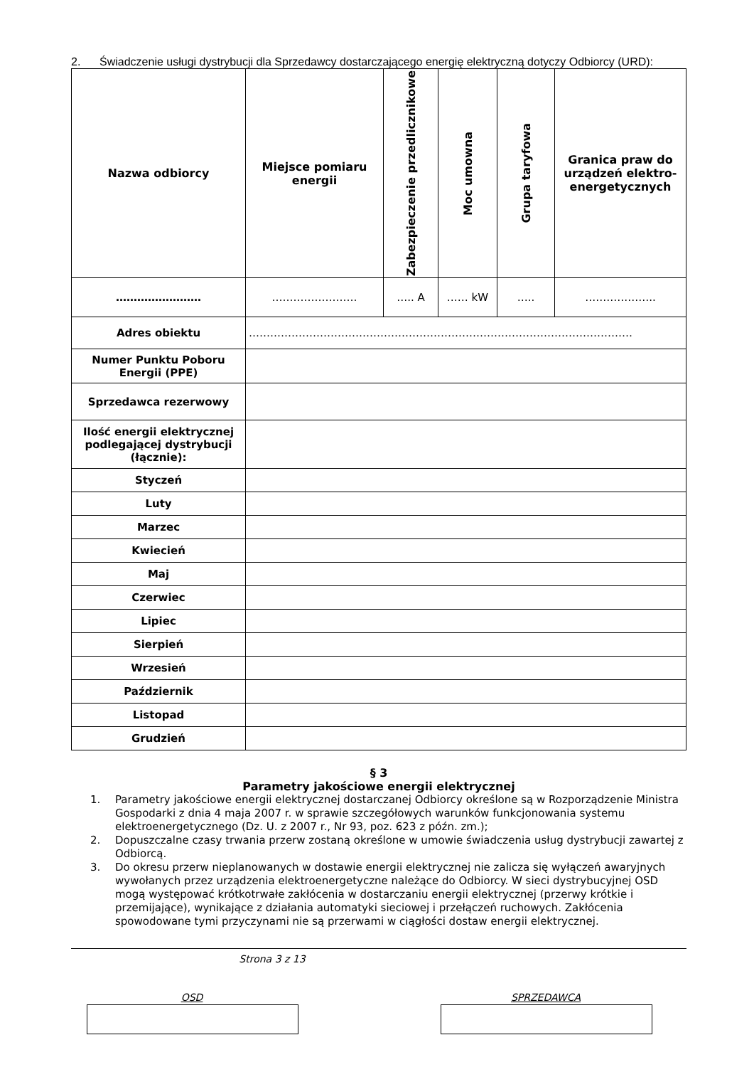2. Świadczenie usługi dystrybucji dla Sprzedawcy dostarczającego energię elektryczną dotyczy Odbiorcy (URD):
| Nazwa odbiorcy | Miejsce pomiaru energii | Zabezpieczenie przedlicznikowe | Moc umowna | Grupa taryfowa | Granica praw do urządzeń elektro-energetycznych |
| --- | --- | --- | --- | --- | --- |
| …………………… | …………………… | ….. A | …… kW | ….. | ……………….. |
| Adres obiektu | ……………………………………………………………………………………………… | | | | |
| Numer Punktu Poboru Energii (PPE) | | | | | |
| Sprzedawca rezerwowy | | | | | |
| Ilość energii elektrycznej podlegającej dystrybucji (łącznie): | | | | | |
| Styczeń | | | | | |
| Luty | | | | | |
| Marzec | | | | | |
| Kwiecień | | | | | |
| Maj | | | | | |
| Czerwiec | | | | | |
| Lipiec | | | | | |
| Sierpień | | | | | |
| Wrzesień | | | | | |
| Październik | | | | | |
| Listopad | | | | | |
| Grudzień | | | | | |
§ 3
Parametry jakościowe energii elektrycznej
1. Parametry jakościowe energii elektrycznej dostarczanej Odbiorcy określone są w Rozporządzenie Ministra Gospodarki z dnia 4 maja 2007 r. w sprawie szczegółowych warunków funkcjonowania systemu elektroenergetycznego (Dz. U. z 2007 r., Nr 93, poz. 623 z późn. zm.);
2. Dopuszczalne czasy trwania przerw zostaną określone w umowie świadczenia usług dystrybucji zawartej z Odbiorcą.
3. Do okresu przerw nieplanowanych w dostawie energii elektrycznej nie zalicza się wyłączeń awaryjnych wywołanych przez urządzenia elektroenergetyczne należące do Odbiorcy. W sieci dystrybucyjnej OSD mogą występować krótkotrwałe zakłócenia w dostarczaniu energii elektrycznej (przerwy krótkie i przemijające), wynikające z działania automatyki sieciowej i przełączeń ruchowych. Zakłócenia spowodowane tymi przyczynami nie są przerwami w ciągłości dostaw energii elektrycznej.
Strona 3 z 13
OSD SPRZEDAWCA